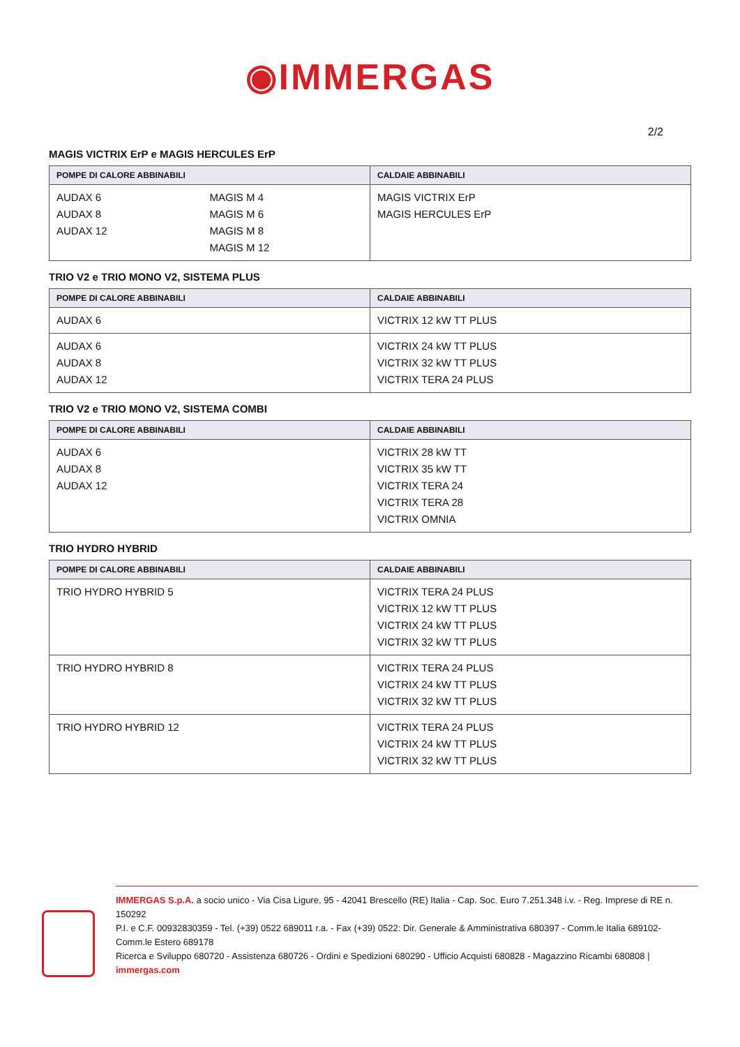◉IMMERGAS
2/2
MAGIS VICTRIX ErP e MAGIS HERCULES ErP
| POMPE DI CALORE ABBINABILI | CALDAIE ABBINABILI |
| --- | --- |
| AUDAX 6 AUDAX 8 AUDAX 12 MAGIS M 4 MAGIS M 6 MAGIS M 8 MAGIS M 12 | MAGIS VICTRIX ErP MAGIS HERCULES ErP |
TRIO V2 e TRIO MONO V2, SISTEMA PLUS
| POMPE DI CALORE ABBINABILI | CALDAIE ABBINABILI |
| --- | --- |
| AUDAX 6 | VICTRIX 12 kW TT PLUS |
| AUDAX 6 AUDAX 8 AUDAX 12 | VICTRIX 24 kW TT PLUS VICTRIX 32 kW TT PLUS VICTRIX TERA 24 PLUS |
TRIO V2 e TRIO MONO V2, SISTEMA COMBI
| POMPE DI CALORE ABBINABILI | CALDAIE ABBINABILI |
| --- | --- |
| AUDAX 6 AUDAX 8 AUDAX 12 | VICTRIX 28 kW TT VICTRIX 35 kW TT VICTRIX TERA 24 VICTRIX TERA 28 VICTRIX OMNIA |
TRIO HYDRO HYBRID
| POMPE DI CALORE ABBINABILI | CALDAIE ABBINABILI |
| --- | --- |
| TRIO HYDRO HYBRID 5 | VICTRIX TERA 24 PLUS VICTRIX 12 kW TT PLUS VICTRIX 24 kW TT PLUS VICTRIX 32 kW TT PLUS |
| TRIO HYDRO HYBRID 8 | VICTRIX TERA 24 PLUS VICTRIX 24 kW TT PLUS VICTRIX 32 kW TT PLUS |
| TRIO HYDRO HYBRID 12 | VICTRIX TERA 24 PLUS VICTRIX 24 kW TT PLUS VICTRIX 32 kW TT PLUS |
IMMERGAS S.p.A. a socio unico - Via Cisa Ligure, 95 - 42041 Brescello (RE) Italia - Cap. Soc. Euro 7.251.348 i.v. - Reg. Imprese di RE n. 150292
P.I. e C.F. 00932830359 - Tel. (+39) 0522 689011 r.a. - Fax (+39) 0522: Dir. Generale & Amministrativa 680397 - Comm.le Italia 689102- Comm.le Estero 689178
Ricerca e Sviluppo 680720 - Assistenza 680726 - Ordini e Spedizioni 680290 - Ufficio Acquisti 680828 - Magazzino Ricambi 680808 | immergas.com